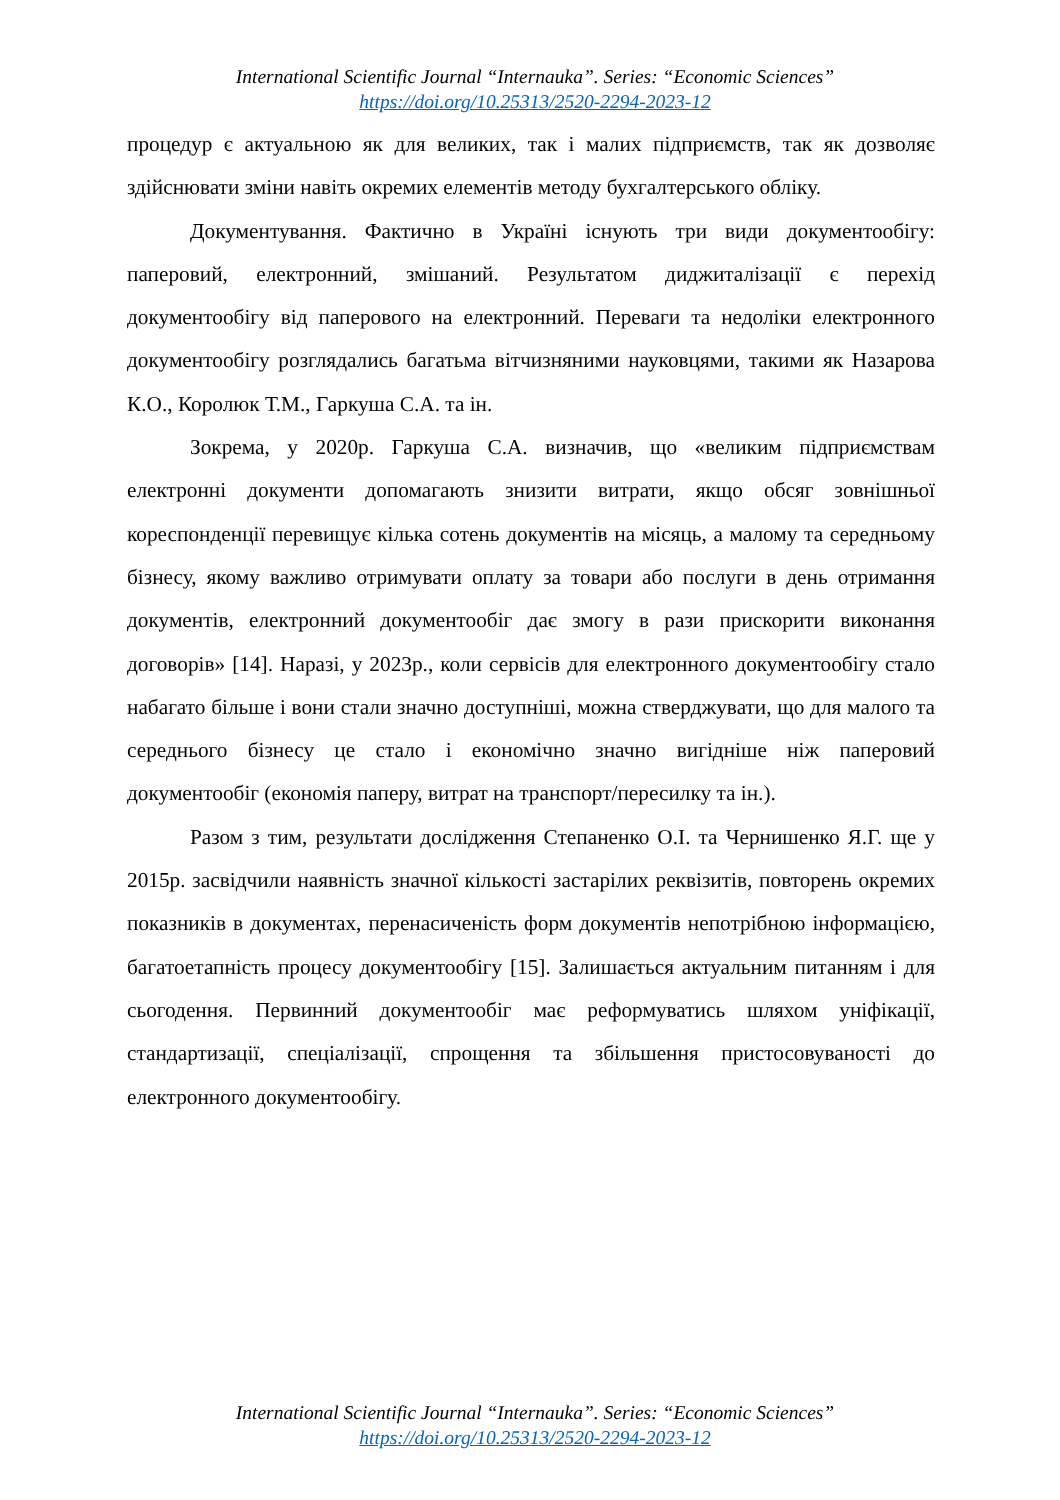International Scientific Journal “Internauka”. Series: “Economic Sciences”
https://doi.org/10.25313/2520-2294-2023-12
процедур є актуальною як для великих, так і малих підприємств, так як дозволяє здійснювати зміни навіть окремих елементів методу бухгалтерського обліку.
Документування. Фактично в Україні існують три види документообігу: паперовий, електронний, змішаний. Результатом диджиталізації є перехід документообігу від паперового на електронний. Переваги та недоліки електронного документообігу розглядались багатьма вітчизняними науковцями, такими як Назарова К.О., Королюк Т.М., Гаркуша С.А. та ін.
Зокрема, у 2020р. Гаркуша С.А. визначив, що «великим підприємствам електронні документи допомагають знизити витрати, якщо обсяг зовнішньої кореспонденції перевищує кілька сотень документів на місяць, а малому та середньому бізнесу, якому важливо отримувати оплату за товари або послуги в день отримання документів, електронний документообіг дає змогу в рази прискорити виконання договорів» [14]. Наразі, у 2023р., коли сервісів для електронного документообігу стало набагато більше і вони стали значно доступніші, можна стверджувати, що для малого та середнього бізнесу це стало і економічно значно вигідніше ніж паперовий документообіг (економія паперу, витрат на транспорт/пересилку та ін.).
Разом з тим, результати дослідження Степаненко О.І. та Чернишенко Я.Г. ще у 2015р. засвідчили наявність значної кількості застарілих реквізитів, повторень окремих показників в документах, перенасиченість форм документів непотрібною інформацією, багатоетапність процесу документообігу [15]. Залишається актуальним питанням і для сьогодення. Первинний документообіг має реформуватись шляхом уніфікації, стандартизації, спеціалізації, спрощення та збільшення пристосовуваності до електронного документообігу.
International Scientific Journal “Internauka”. Series: “Economic Sciences”
https://doi.org/10.25313/2520-2294-2023-12